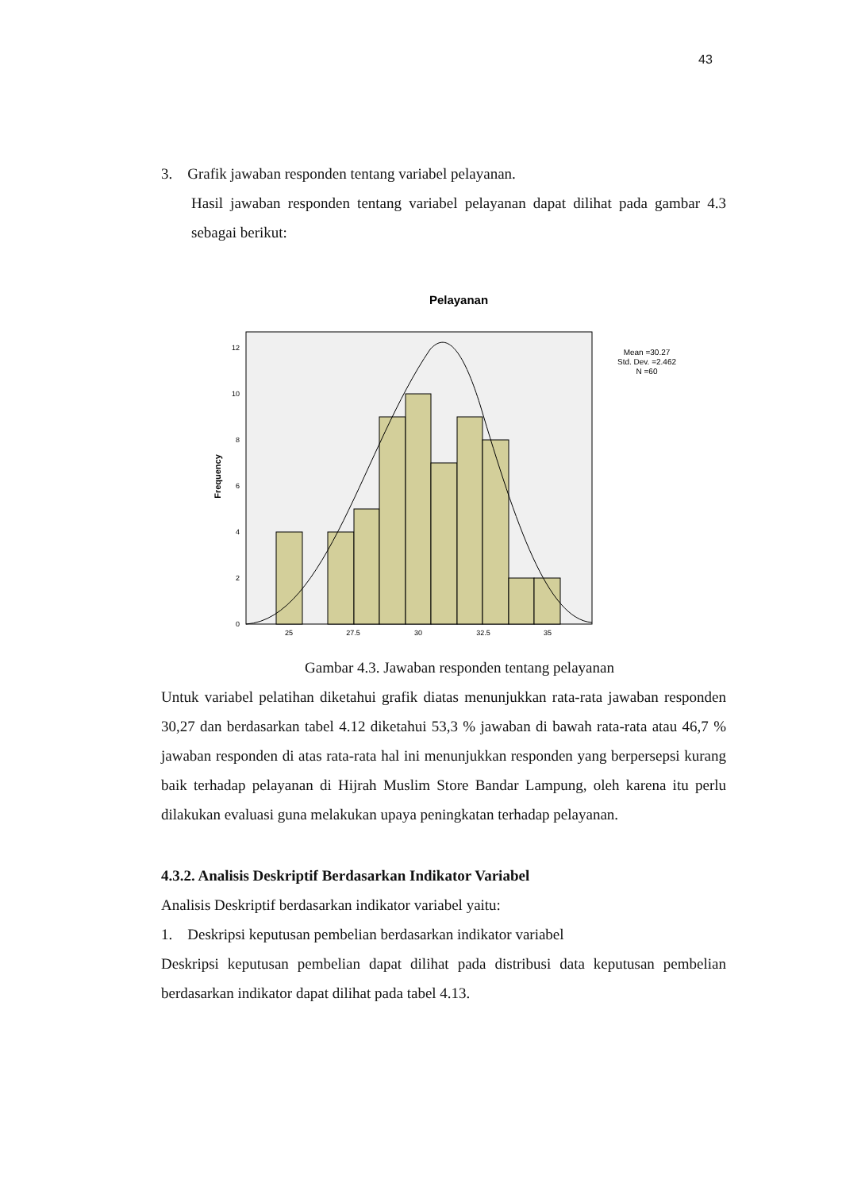43
3. Grafik jawaban responden tentang variabel pelayanan.
Hasil jawaban responden tentang variabel pelayanan dapat dilihat pada gambar 4.3 sebagai berikut:
Pelayanan
0
2
4
6
8
10
12
25
27.5
30
32.5
35
Frequency
Mean =30.27
Std. Dev. =2.462
N =60
Gambar 4.3. Jawaban responden tentang pelayanan
Untuk variabel pelatihan diketahui grafik diatas menunjukkan rata-rata jawaban responden 30,27 dan berdasarkan tabel 4.12 diketahui 53,3 % jawaban di bawah rata-rata atau 46,7 % jawaban responden di atas rata-rata hal ini menunjukkan responden yang berpersepsi kurang baik terhadap pelayanan di Hijrah Muslim Store Bandar Lampung, oleh karena itu perlu dilakukan evaluasi guna melakukan upaya peningkatan terhadap pelayanan.
4.3.2. Analisis Deskriptif Berdasarkan Indikator Variabel
Analisis Deskriptif berdasarkan indikator variabel yaitu:
1. Deskripsi keputusan pembelian berdasarkan indikator variabel
Deskripsi keputusan pembelian dapat dilihat pada distribusi data keputusan pembelian berdasarkan indikator dapat dilihat pada tabel 4.13.